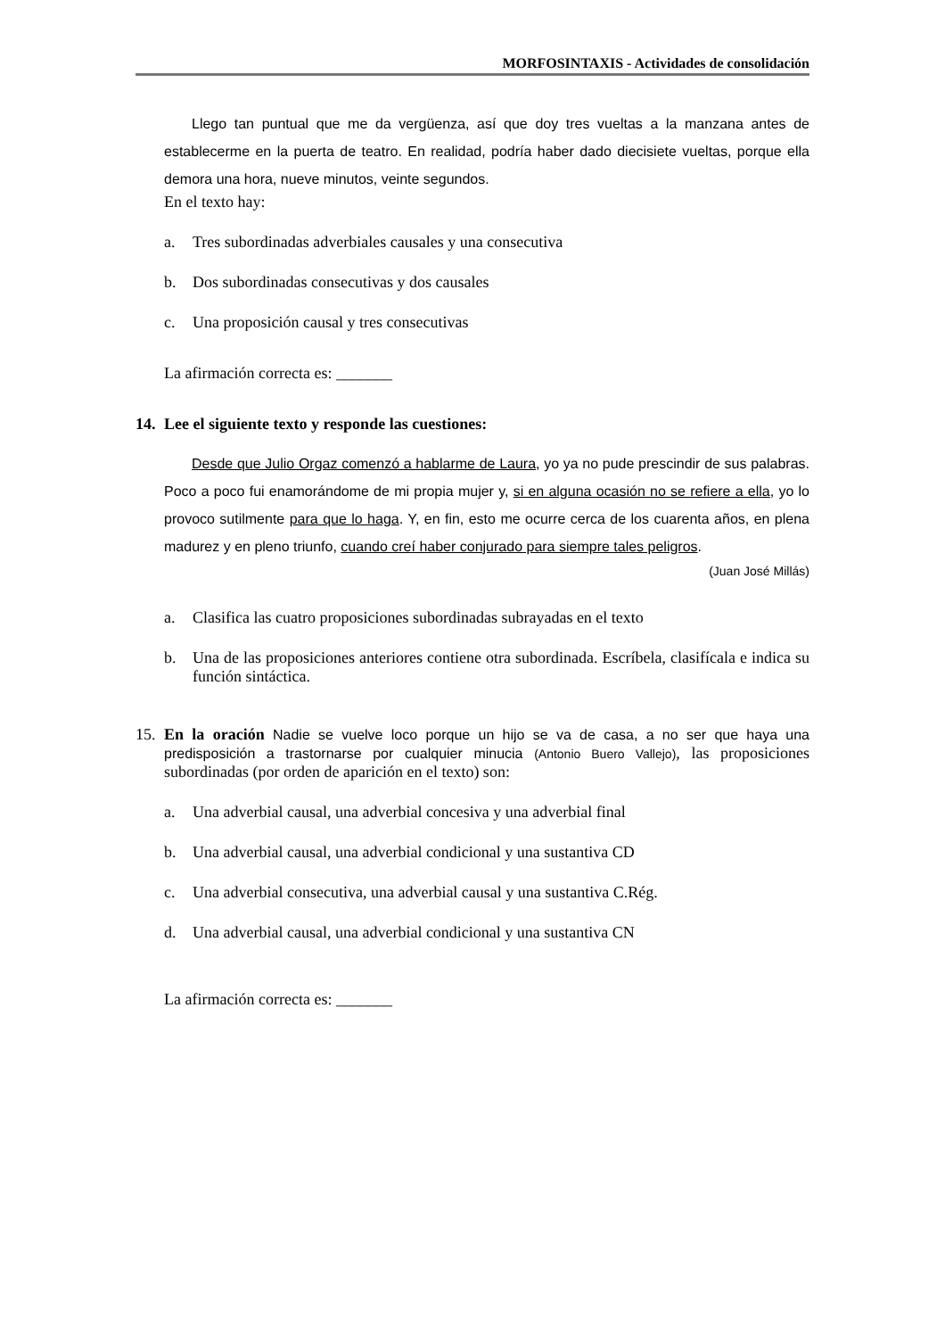MORFOSINTAXIS - Actividades de consolidación
Llego tan puntual que me da vergüenza, así que doy tres vueltas a la manzana antes de establecerme en la puerta de teatro. En realidad, podría haber dado diecisiete vueltas, porque ella demora una hora, nueve minutos, veinte segundos.
En el texto hay:
a. Tres subordinadas adverbiales causales y una consecutiva
b. Dos subordinadas consecutivas y dos causales
c. Una proposición causal y tres consecutivas
La afirmación correcta es: _______
14. Lee el siguiente texto y responde las cuestiones:
Desde que Julio Orgaz comenzó a hablarme de Laura, yo ya no pude prescindir de sus palabras. Poco a poco fui enamorándome de mi propia mujer y, si en alguna ocasión no se refiere a ella, yo lo provoco sutilmente para que lo haga. Y, en fin, esto me ocurre cerca de los cuarenta años, en plena madurez y en pleno triunfo, cuando creí haber conjurado para siempre tales peligros.
(Juan José Millás)
a. Clasifica las cuatro proposiciones subordinadas subrayadas en el texto
b. Una de las proposiciones anteriores contiene otra subordinada. Escríbela, clasifícala e indica su función sintáctica.
15. En la oración Nadie se vuelve loco porque un hijo se va de casa, a no ser que haya una predisposición a trastornarse por cualquier minucia (Antonio Buero Vallejo), las proposiciones subordinadas (por orden de aparición en el texto) son:
a. Una adverbial causal, una adverbial concesiva y una adverbial final
b. Una adverbial causal, una adverbial condicional y una sustantiva CD
c. Una adverbial consecutiva, una adverbial causal y una sustantiva C.Rég.
d. Una adverbial causal, una adverbial condicional y una sustantiva CN
La afirmación correcta es: _______